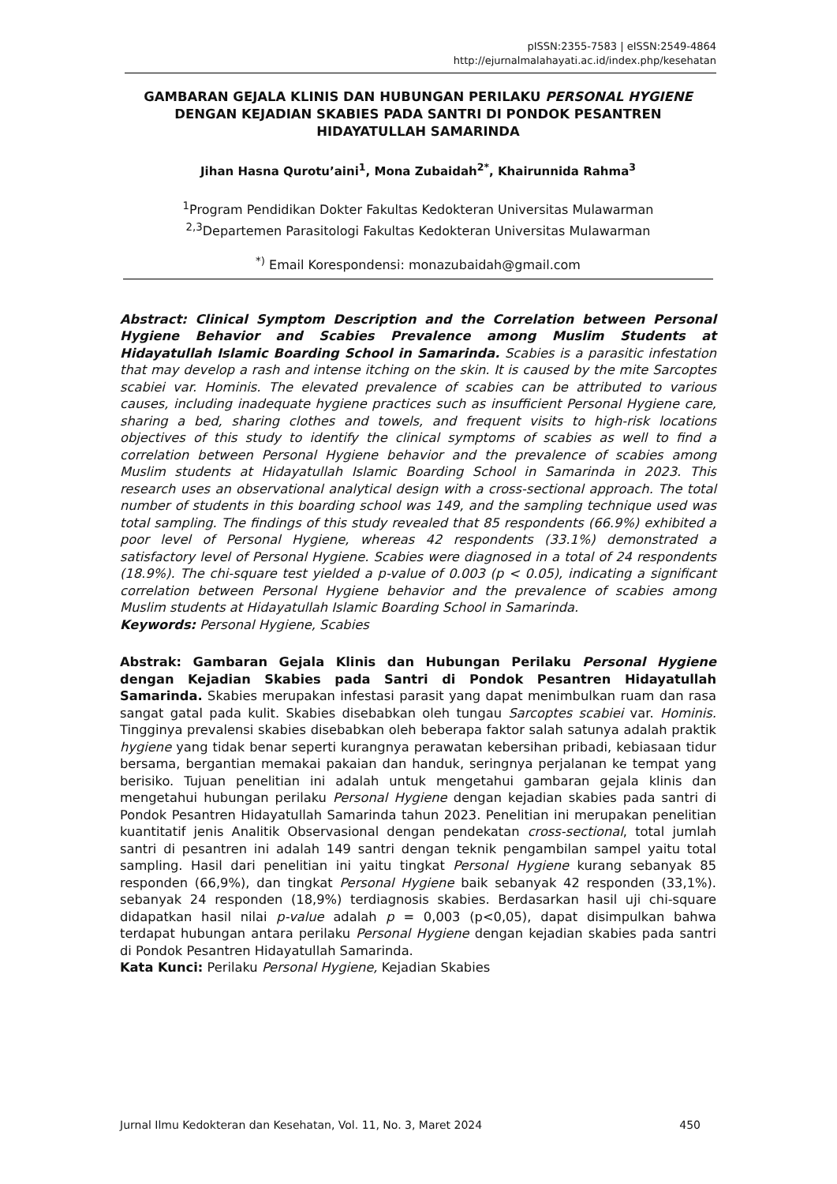pISSN:2355-7583 | eISSN:2549-4864
http://ejurnalmalahayati.ac.id/index.php/kesehatan
GAMBARAN GEJALA KLINIS DAN HUBUNGAN PERILAKU PERSONAL HYGIENE DENGAN KEJADIAN SKABIES PADA SANTRI DI PONDOK PESANTREN HIDAYATULLAH SAMARINDA
Jihan Hasna Qurotu’aini<sup>1</sup>, Mona Zubaidah<sup>2*</sup>, Khairunnida Rahma<sup>3</sup>
<sup>1</sup> Program Pendidikan Dokter Fakultas Kedokteran Universitas Mulawarman
<sup>2,3</sup>Departemen Parasitologi Fakultas Kedokteran Universitas Mulawarman
<sup>*)</sup> Email Korespondensi: monazubaidah@gmail.com
Abstract: Clinical Symptom Description and the Correlation between Personal Hygiene Behavior and Scabies Prevalence among Muslim Students at Hidayatullah Islamic Boarding School in Samarinda. Scabies is a parasitic infestation that may develop a rash and intense itching on the skin. It is caused by the mite Sarcoptes scabiei var. Hominis. The elevated prevalence of scabies can be attributed to various causes, including inadequate hygiene practices such as insufficient Personal Hygiene care, sharing a bed, sharing clothes and towels, and frequent visits to high-risk locations objectives of this study to identify the clinical symptoms of scabies as well to find a correlation between Personal Hygiene behavior and the prevalence of scabies among Muslim students at Hidayatullah Islamic Boarding School in Samarinda in 2023. This research uses an observational analytical design with a cross-sectional approach. The total number of students in this boarding school was 149, and the sampling technique used was total sampling. The findings of this study revealed that 85 respondents (66.9%) exhibited a poor level of Personal Hygiene, whereas 42 respondents (33.1%) demonstrated a satisfactory level of Personal Hygiene. Scabies were diagnosed in a total of 24 respondents (18.9%). The chi-square test yielded a p-value of 0.003 (p < 0.05), indicating a significant correlation between Personal Hygiene behavior and the prevalence of scabies among Muslim students at Hidayatullah Islamic Boarding School in Samarinda.
Keywords: Personal Hygiene, Scabies
Abstrak: Gambaran Gejala Klinis dan Hubungan Perilaku Personal Hygiene dengan Kejadian Skabies pada Santri di Pondok Pesantren Hidayatullah Samarinda. Skabies merupakan infestasi parasit yang dapat menimbulkan ruam dan rasa sangat gatal pada kulit. Skabies disebabkan oleh tungau Sarcoptes scabiei var. Hominis. Tingginya prevalensi skabies disebabkan oleh beberapa faktor salah satunya adalah praktik hygiene yang tidak benar seperti kurangnya perawatan kebersihan pribadi, kebiasaan tidur bersama, bergantian memakai pakaian dan handuk, seringnya perjalanan ke tempat yang berisiko. Tujuan penelitian ini adalah untuk mengetahui gambaran gejala klinis dan mengetahui hubungan perilaku Personal Hygiene dengan kejadian skabies pada santri di Pondok Pesantren Hidayatullah Samarinda tahun 2023. Penelitian ini merupakan penelitian kuantitatif jenis Analitik Observasional dengan pendekatan cross-sectional, total jumlah santri di pesantren ini adalah 149 santri dengan teknik pengambilan sampel yaitu total sampling. Hasil dari penelitian ini yaitu tingkat Personal Hygiene kurang sebanyak 85 responden (66,9%), dan tingkat Personal Hygiene baik sebanyak 42 responden (33,1%). sebanyak 24 responden (18,9%) terdiagnosis skabies. Berdasarkan hasil uji chi-square didapatkan hasil nilai p-value adalah p = 0,003 (p<0,05), dapat disimpulkan bahwa terdapat hubungan antara perilaku Personal Hygiene dengan kejadian skabies pada santri di Pondok Pesantren Hidayatullah Samarinda.
Kata Kunci: Perilaku Personal Hygiene, Kejadian Skabies
Jurnal Ilmu Kedokteran dan Kesehatan, Vol. 11, No. 3, Maret 2024 450